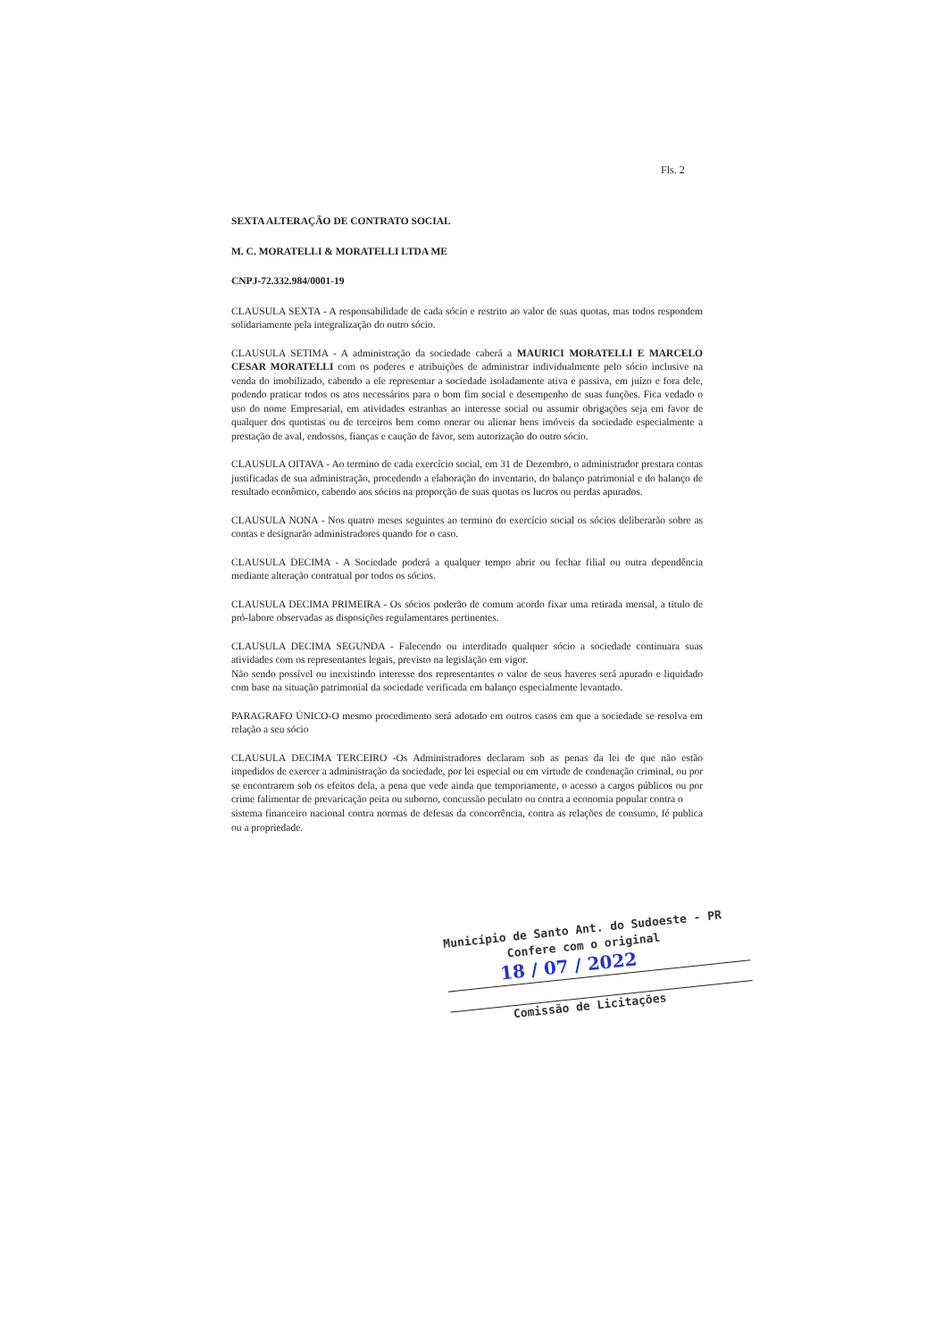Fls. 2
SEXTA ALTERAÇÃO DE CONTRATO SOCIAL
M. C. MORATELLI & MORATELLI LTDA ME
CNPJ-72.332.984/0001-19
CLAUSULA SEXTA - A responsabilidade de cada sócio e restrito ao valor de suas quotas, mas todos respondem solidariamente pela integralização do outro sócio.
CLAUSULA SETIMA - A administração da sociedade caberá a MAURICI MORATELLI E MARCELO CESAR MORATELLI com os poderes e atribuições de administrar individualmente pelo sócio inclusive na venda do imobilizado, cabendo a ele representar a sociedade isoladamente ativa e passiva, em juízo e fora dele, podendo praticar todos os atos necessários para o bom fim social e desempenho de suas funções. Fica vedado o uso do nome Empresarial, em atividades estranhas ao interesse social ou assumir obrigações seja em favor de qualquer dos quotistas ou de terceiros bem como onerar ou alienar bens imóveis da sociedade especialmente a prestação de aval, endossos, fianças e caução de favor, sem autorização do outro sócio.
CLAUSULA OITAVA - Ao termino de cada exercício social, em 31 de Dezembro, o administrador prestara contas justificadas de sua administração, procedendo a elaboração do inventario, do balanço patrimonial e do balanço de resultado econômico, cabendo aos sócios na proporção de suas quotas os lucros ou perdas apurados.
CLAUSULA NONA - Nos quatro meses seguintes ao termino do exercício social os sócios deliberarão sobre as contas e designarão administradores quando for o caso.
CLAUSULA DECIMA - A Sociedade poderá a qualquer tempo abrir ou fechar filial ou outra dependência mediante alteração contratual por todos os sócios.
CLAUSULA DECIMA PRIMEIRA - Os sócios poderão de comum acordo fixar uma retirada mensal, a titulo de pró-labore observadas as disposições regulamentares pertinentes.
CLAUSULA DECIMA SEGUNDA - Falecendo ou interditado qualquer sócio a sociedade continuara suas atividades com os representantes legais, previsto na legislação em vigor.
Não sendo possível ou inexistindo interesse dos representantes o valor de seus haveres será apurado e liquidado com base na situação patrimonial da sociedade verificada em balanço especialmente levantado.
PARAGRAFO ÚNICO-O mesmo procedimento será adotado em outros casos em que a sociedade se resolva em relação a seu sócio
CLAUSULA DECIMA TERCEIRO -Os Administradores declaram sob as penas da lei de que não estão impedidos de exercer a administração da sociedade, por lei especial ou em virtude de condenação criminal, ou por se encontrarem sob os efeitos dela, a pena que vede ainda que temporiamente, o acesso a cargos públicos ou por crime falimentar de prevaricação peita ou suborno, concussão peculato ou contra a economia popular contra o
sistema financeiro nacional contra normas de defesas da concorrência, contra as relações de consumo, fé publica ou a propriedade.
Município de Santo Ant. do Sudoeste - PR
Confere com o original
18 / 07 / 2022
Comissão de Licitações